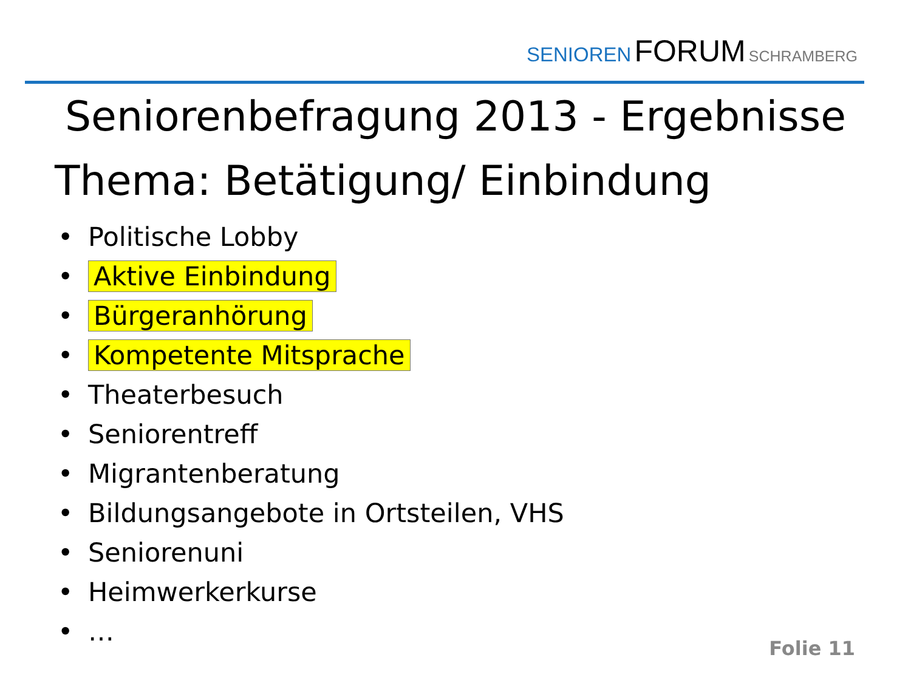SENIOREN FORUM SCHRAMBERG
Seniorenbefragung 2013 - Ergebnisse
Thema: Betätigung/ Einbindung
• Politische Lobby
• Aktive Einbindung
• Bürgeranhörung
• Kompetente Mitsprache
• Theaterbesuch
• Seniorentreff
• Migrantenberatung
• Bildungsangebote in Ortsteilen, VHS
• Seniorenuni
• Heimwerkerkurse
• …
Folie 11